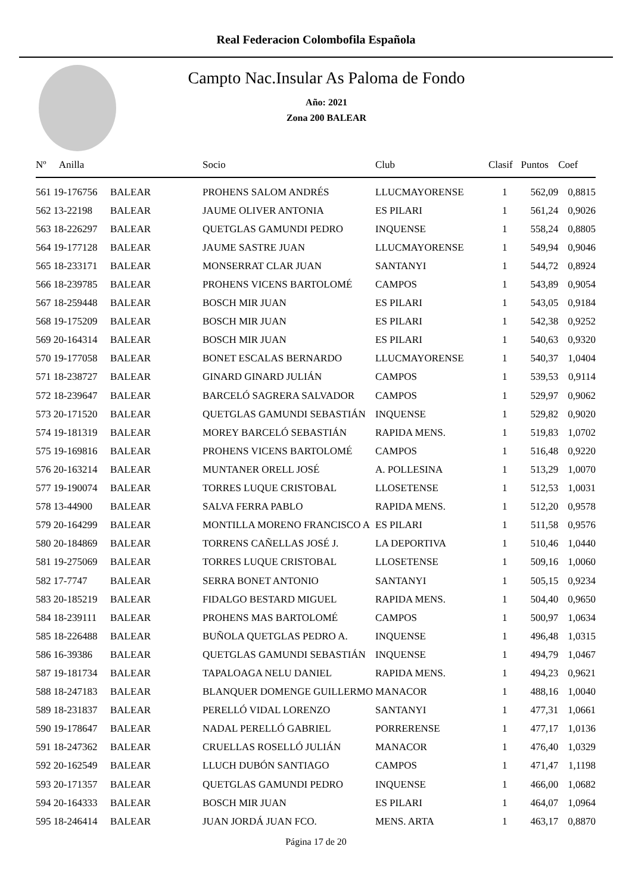Real Federacion Colombofila Española
Campto Nac.Insular As Paloma de Fondo
Año: 2021
Zona 200 BALEAR
| Nº Anilla | | Socio | Club | Clasif | Puntos | Coef |
| --- | --- | --- | --- | --- | --- | --- |
| 561 19-176756 | BALEAR | PROHENS SALOM ANDRÉS | LLUCMAYORENSE | 1 | 562,09 | 0,8815 |
| 562 13-22198 | BALEAR | JAUME OLIVER ANTONIA | ES PILARI | 1 | 561,24 | 0,9026 |
| 563 18-226297 | BALEAR | QUETGLAS GAMUNDI PEDRO | INQUENSE | 1 | 558,24 | 0,8805 |
| 564 19-177128 | BALEAR | JAUME SASTRE JUAN | LLUCMAYORENSE | 1 | 549,94 | 0,9046 |
| 565 18-233171 | BALEAR | MONSERRAT CLAR JUAN | SANTANYI | 1 | 544,72 | 0,8924 |
| 566 18-239785 | BALEAR | PROHENS VICENS BARTOLOMÉ | CAMPOS | 1 | 543,89 | 0,9054 |
| 567 18-259448 | BALEAR | BOSCH MIR JUAN | ES PILARI | 1 | 543,05 | 0,9184 |
| 568 19-175209 | BALEAR | BOSCH MIR JUAN | ES PILARI | 1 | 542,38 | 0,9252 |
| 569 20-164314 | BALEAR | BOSCH MIR JUAN | ES PILARI | 1 | 540,63 | 0,9320 |
| 570 19-177058 | BALEAR | BONET ESCALAS BERNARDO | LLUCMAYORENSE | 1 | 540,37 | 1,0404 |
| 571 18-238727 | BALEAR | GINARD GINARD JULIÁN | CAMPOS | 1 | 539,53 | 0,9114 |
| 572 18-239647 | BALEAR | BARCELÓ SAGRERA SALVADOR | CAMPOS | 1 | 529,97 | 0,9062 |
| 573 20-171520 | BALEAR | QUETGLAS GAMUNDI SEBASTIÁN | INQUENSE | 1 | 529,82 | 0,9020 |
| 574 19-181319 | BALEAR | MOREY BARCELÓ SEBASTIÁN | RAPIDA MENS. | 1 | 519,83 | 1,0702 |
| 575 19-169816 | BALEAR | PROHENS VICENS BARTOLOMÉ | CAMPOS | 1 | 516,48 | 0,9220 |
| 576 20-163214 | BALEAR | MUNTANER ORELL JOSÉ | A. POLLESINA | 1 | 513,29 | 1,0070 |
| 577 19-190074 | BALEAR | TORRES LUQUE CRISTOBAL | LLOSETENSE | 1 | 512,53 | 1,0031 |
| 578 13-44900 | BALEAR | SALVA FERRA PABLO | RAPIDA MENS. | 1 | 512,20 | 0,9578 |
| 579 20-164299 | BALEAR | MONTILLA MORENO FRANCISCO A | ES PILARI | 1 | 511,58 | 0,9576 |
| 580 20-184869 | BALEAR | TORRENS CAÑELLAS JOSÉ J. | LA DEPORTIVA | 1 | 510,46 | 1,0440 |
| 581 19-275069 | BALEAR | TORRES LUQUE CRISTOBAL | LLOSETENSE | 1 | 509,16 | 1,0060 |
| 582 17-7747 | BALEAR | SERRA BONET ANTONIO | SANTANYI | 1 | 505,15 | 0,9234 |
| 583 20-185219 | BALEAR | FIDALGO BESTARD MIGUEL | RAPIDA MENS. | 1 | 504,40 | 0,9650 |
| 584 18-239111 | BALEAR | PROHENS MAS BARTOLOMÉ | CAMPOS | 1 | 500,97 | 1,0634 |
| 585 18-226488 | BALEAR | BUÑOLA QUETGLAS PEDRO A. | INQUENSE | 1 | 496,48 | 1,0315 |
| 586 16-39386 | BALEAR | QUETGLAS GAMUNDI SEBASTIÁN | INQUENSE | 1 | 494,79 | 1,0467 |
| 587 19-181734 | BALEAR | TAPALOAGA NELU DANIEL | RAPIDA MENS. | 1 | 494,23 | 0,9621 |
| 588 18-247183 | BALEAR | BLANQUER DOMENGE GUILLERMO | MANACOR | 1 | 488,16 | 1,0040 |
| 589 18-231837 | BALEAR | PERELLÓ VIDAL LORENZO | SANTANYI | 1 | 477,31 | 1,0661 |
| 590 19-178647 | BALEAR | NADAL PERELLÓ GABRIEL | PORRERENSE | 1 | 477,17 | 1,0136 |
| 591 18-247362 | BALEAR | CRUELLAS ROSELLÓ JULIÁN | MANACOR | 1 | 476,40 | 1,0329 |
| 592 20-162549 | BALEAR | LLUCH DUBÓN SANTIAGO | CAMPOS | 1 | 471,47 | 1,1198 |
| 593 20-171357 | BALEAR | QUETGLAS GAMUNDI PEDRO | INQUENSE | 1 | 466,00 | 1,0682 |
| 594 20-164333 | BALEAR | BOSCH MIR JUAN | ES PILARI | 1 | 464,07 | 1,0964 |
| 595 18-246414 | BALEAR | JUAN JORDÁ JUAN FCO. | MENS. ARTA | 1 | 463,17 | 0,8870 |
Página 17 de 20